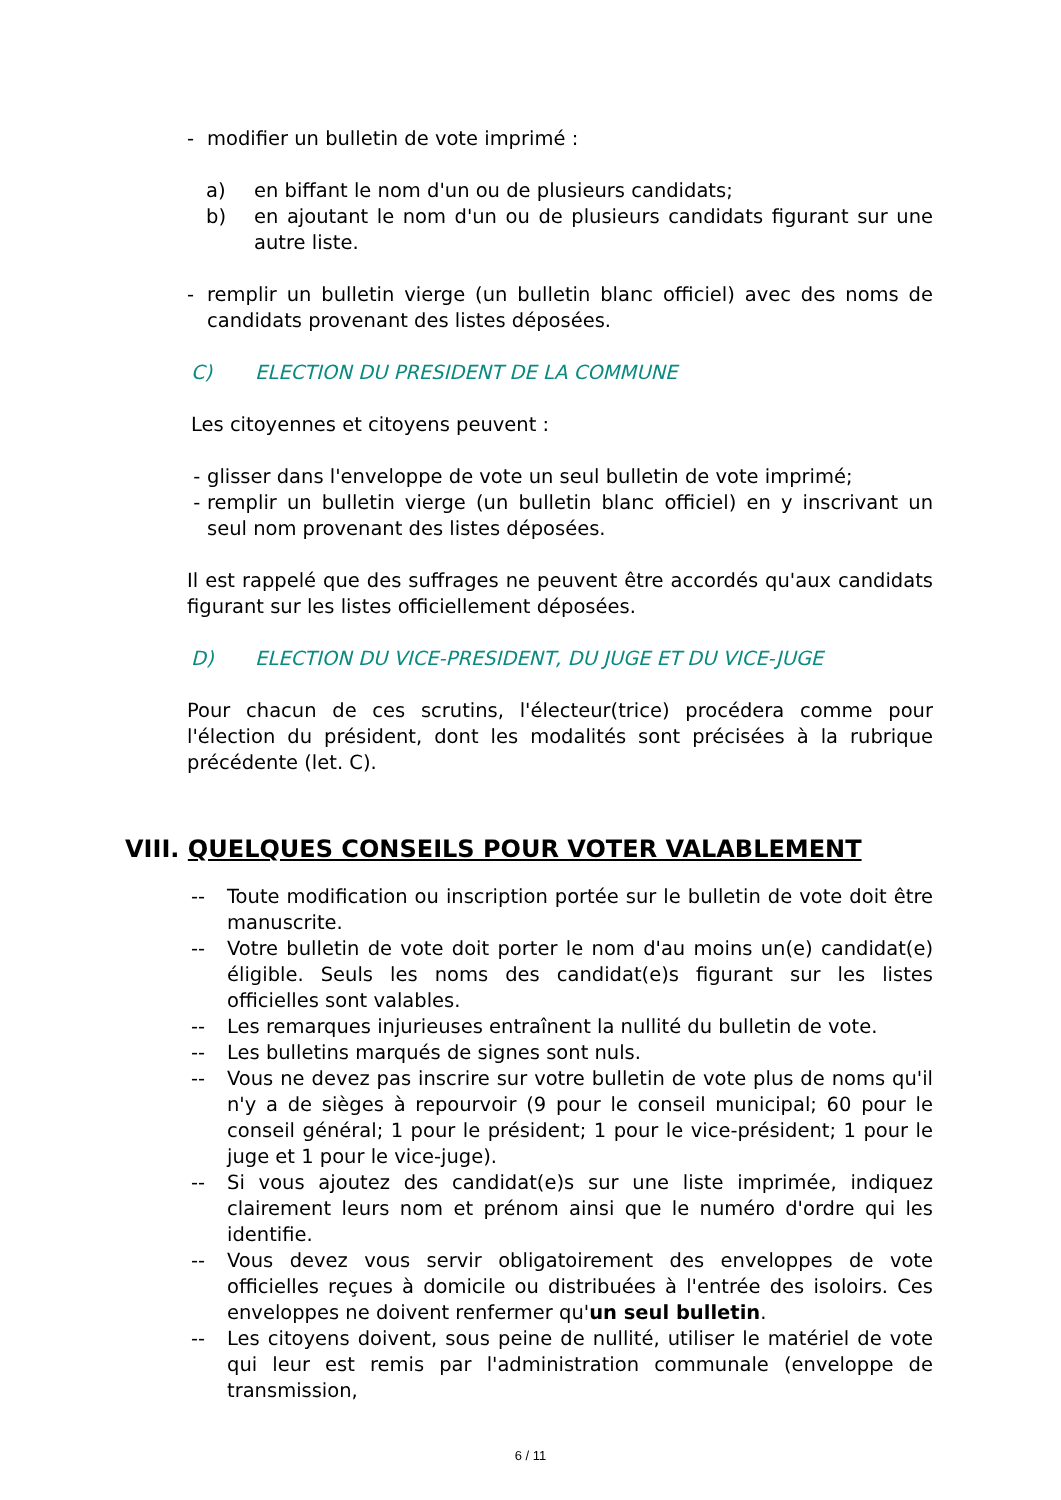- modifier un bulletin de vote imprimé :
a) en biffant le nom d'un ou de plusieurs candidats;
b) en ajoutant le nom d'un ou de plusieurs candidats figurant sur une autre liste.
- remplir un bulletin vierge (un bulletin blanc officiel) avec des noms de candidats provenant des listes déposées.
C) ELECTION DU PRESIDENT DE LA COMMUNE
Les citoyennes et citoyens peuvent :
- glisser dans l'enveloppe de vote un seul bulletin de vote imprimé;
- remplir un bulletin vierge (un bulletin blanc officiel) en y inscrivant un seul nom provenant des listes déposées.
Il est rappelé que des suffrages ne peuvent être accordés qu'aux candidats figurant sur les listes officiellement déposées.
D) ELECTION DU VICE-PRESIDENT, DU JUGE ET DU VICE-JUGE
Pour chacun de ces scrutins, l'électeur(trice) procédera comme pour l'élection du président, dont les modalités sont précisées à la rubrique précédente (let. C).
VIII. QUELQUES CONSEILS POUR VOTER VALABLEMENT
-- Toute modification ou inscription portée sur le bulletin de vote doit être manuscrite.
-- Votre bulletin de vote doit porter le nom d'au moins un(e) candidat(e) éligible. Seuls les noms des candidat(e)s figurant sur les listes officielles sont valables.
-- Les remarques injurieuses entraînent la nullité du bulletin de vote.
-- Les bulletins marqués de signes sont nuls.
-- Vous ne devez pas inscrire sur votre bulletin de vote plus de noms qu'il n'y a de sièges à repourvoir (9 pour le conseil municipal; 60 pour le conseil général; 1 pour le président; 1 pour le vice-président; 1 pour le juge et 1 pour le vice-juge).
-- Si vous ajoutez des candidat(e)s sur une liste imprimée, indiquez clairement leurs nom et prénom ainsi que le numéro d'ordre qui les identifie.
-- Vous devez vous servir obligatoirement des enveloppes de vote officielles reçues à domicile ou distribuées à l'entrée des isoloirs. Ces enveloppes ne doivent renfermer qu'un seul bulletin.
-- Les citoyens doivent, sous peine de nullité, utiliser le matériel de vote qui leur est remis par l'administration communale (enveloppe de transmission,
6 / 11